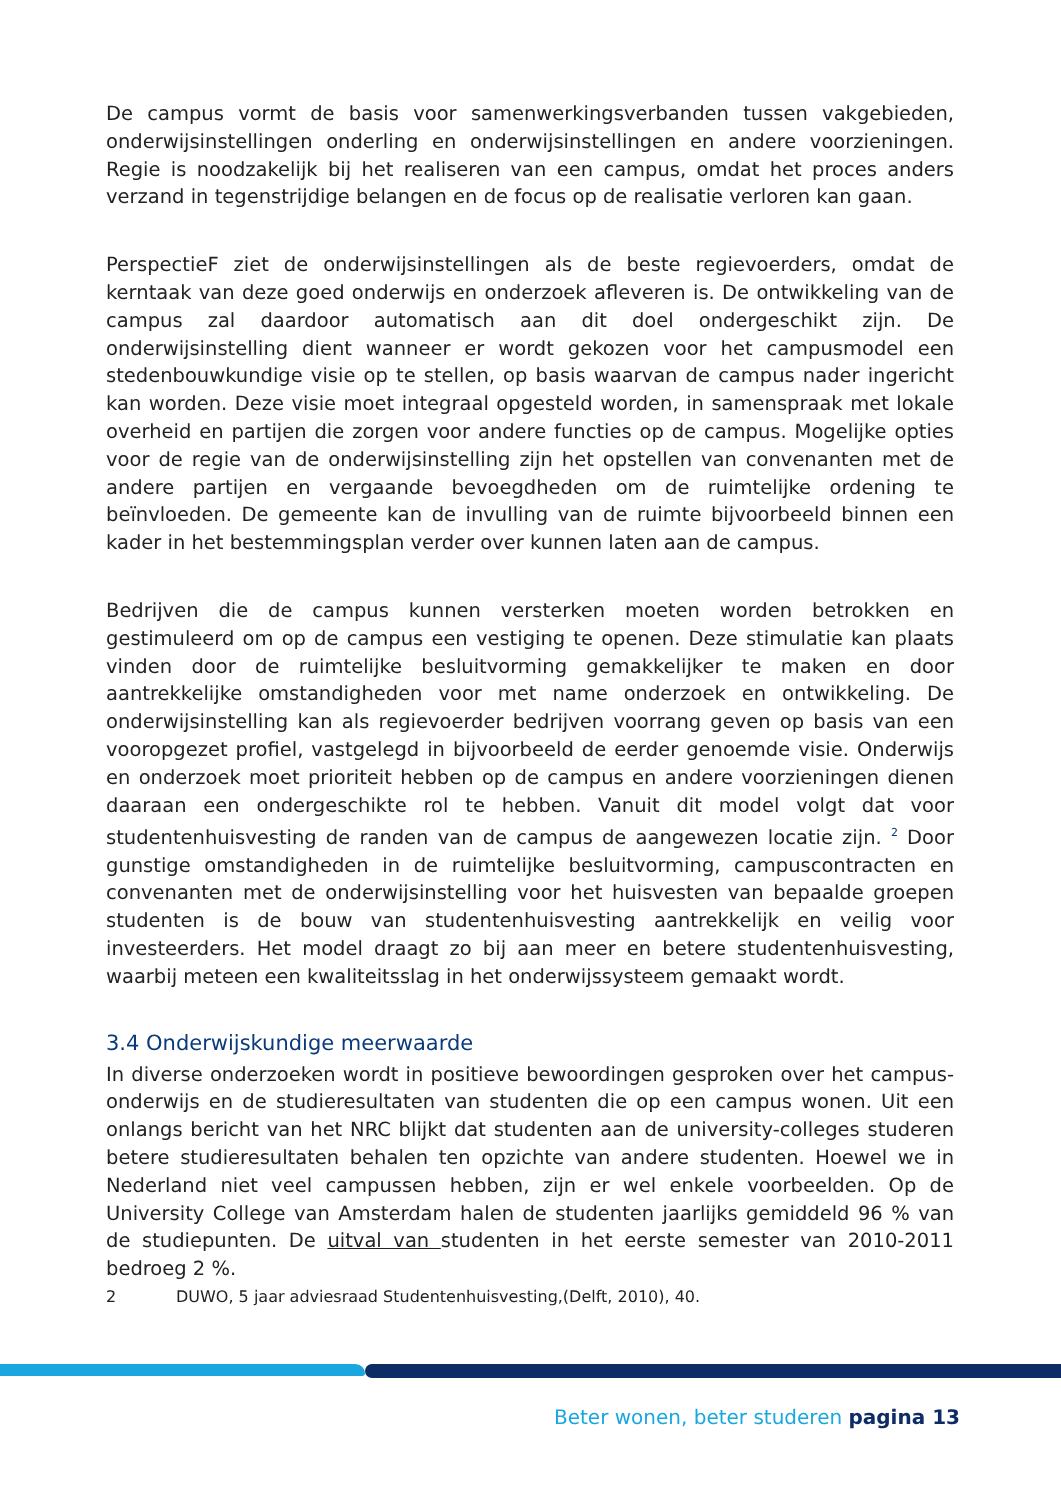De campus vormt de basis voor samenwerkingsverbanden tussen vakgebieden, onderwijsinstellingen onderling en onderwijsinstellingen en andere voorzieningen. Regie is noodzakelijk bij het realiseren van een campus, omdat het proces anders verzand in tegenstrijdige belangen en de focus op de realisatie verloren kan gaan.
PerspectieF ziet de onderwijsinstellingen als de beste regievoerders, omdat de kerntaak van deze goed onderwijs en onderzoek afleveren is. De ontwikkeling van de campus zal daardoor automatisch aan dit doel ondergeschikt zijn. De onderwijsinstelling dient wanneer er wordt gekozen voor het campusmodel een stedenbouwkundige visie op te stellen, op basis waarvan de campus nader ingericht kan worden. Deze visie moet integraal opgesteld worden, in samenspraak met lokale overheid en partijen die zorgen voor andere functies op de campus. Mogelijke opties voor de regie van de onderwijsinstelling zijn het opstellen van convenanten met de andere partijen en vergaande bevoegdheden om de ruimtelijke ordening te beïnvloeden. De gemeente kan de invulling van de ruimte bijvoorbeeld binnen een kader in het bestemmingsplan verder over kunnen laten aan de campus.
Bedrijven die de campus kunnen versterken moeten worden betrokken en gestimuleerd om op de campus een vestiging te openen. Deze stimulatie kan plaats vinden door de ruimtelijke besluitvorming gemakkelijker te maken en door aantrekkelijke omstandigheden voor met name onderzoek en ontwikkeling. De onderwijsinstelling kan als regievoerder bedrijven voorrang geven op basis van een vooropgezet profiel, vastgelegd in bijvoorbeeld de eerder genoemde visie. Onderwijs en onderzoek moet prioriteit hebben op de campus en andere voorzieningen dienen daaraan een ondergeschikte rol te hebben. Vanuit dit model volgt dat voor studentenhuisvesting de randen van de campus de aangewezen locatie zijn. <sup>2</sup> Door gunstige omstandigheden in de ruimtelijke besluitvorming, campuscontracten en convenanten met de onderwijsinstelling voor het huisvesten van bepaalde groepen studenten is de bouw van studentenhuisvesting aantrekkelijk en veilig voor investeerders. Het model draagt zo bij aan meer en betere studentenhuisvesting, waarbij meteen een kwaliteitsslag in het onderwijssysteem gemaakt wordt.
3.4 Onderwijskundige meerwaarde
In diverse onderzoeken wordt in positieve bewoordingen gesproken over het campus-onderwijs en de studieresultaten van studenten die op een campus wonen. Uit een onlangs bericht van het NRC blijkt dat studenten aan de university-colleges studeren betere studieresultaten behalen ten opzichte van andere studenten. Hoewel we in Nederland niet veel campussen hebben, zijn er wel enkele voorbeelden. Op de University College van Amsterdam halen de studenten jaarlijks gemiddeld 96 % van de studiepunten. De uitval van studenten in het eerste semester van 2010-2011 bedroeg 2 %.
2 DUWO, 5 jaar adviesraad Studentenhuisvesting,(Delft, 2010), 40.
Beter wonen, beter studeren pagina 13